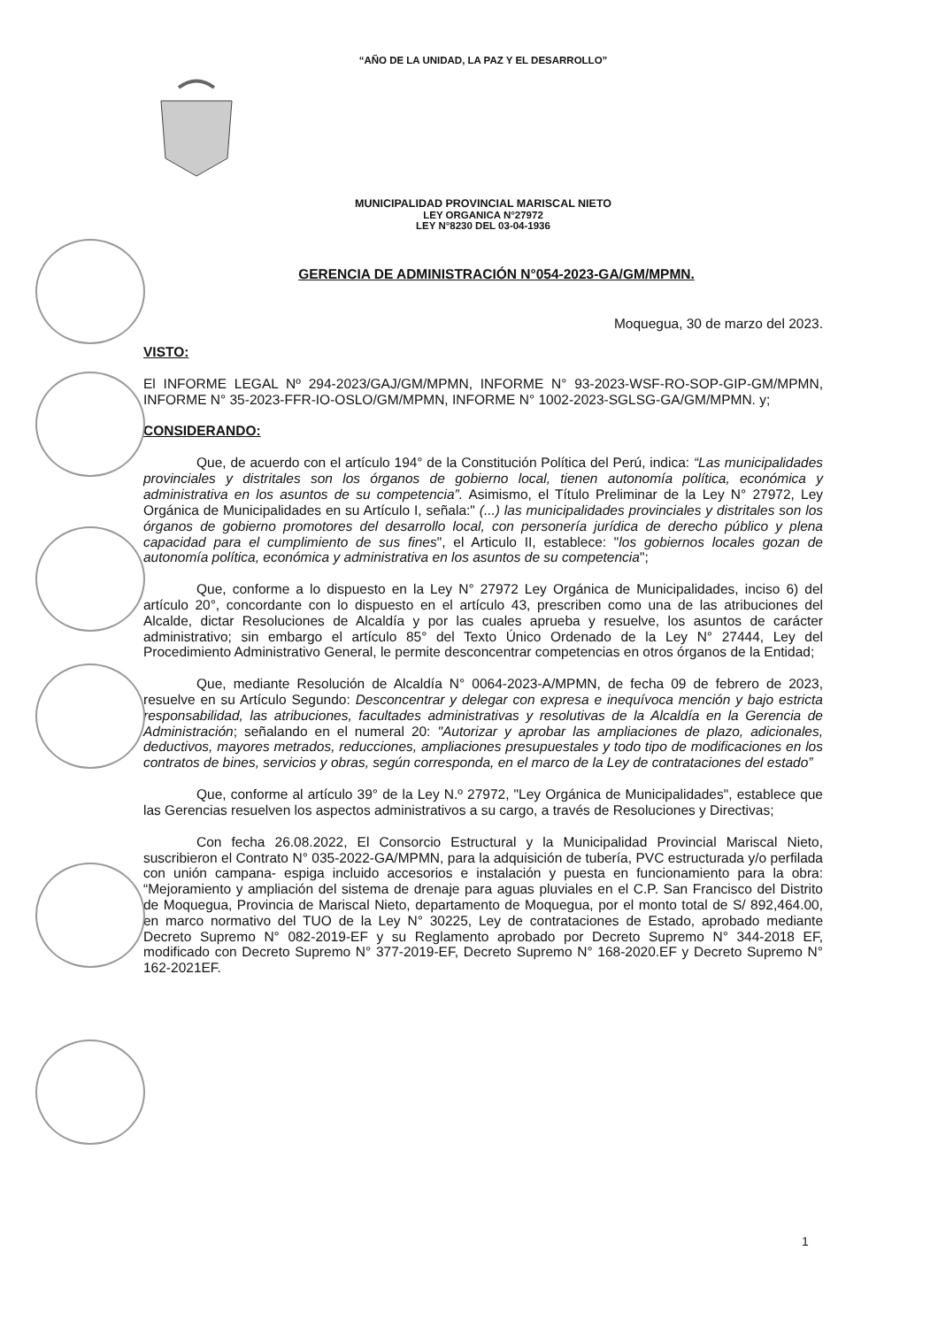“AÑO DE LA UNIDAD, LA PAZ Y EL DESARROLLO”
MUNICIPALIDAD PROVINCIAL MARISCAL NIETO
LEY ORGANICA N°27972
LEY N°8230 DEL 03-04-1936
GERENCIA DE ADMINISTRACIÓN N°054-2023-GA/GM/MPMN.
Moquegua, 30 de marzo del 2023.
VISTO:
El INFORME LEGAL Nº 294-2023/GAJ/GM/MPMN, INFORME N° 93-2023-WSF-RO-SOP-GIP-GM/MPMN, INFORME N° 35-2023-FFR-IO-OSLO/GM/MPMN, INFORME N° 1002-2023-SGLSG-GA/GM/MPMN. y;
CONSIDERANDO:
Que, de acuerdo con el artículo 194° de la Constitución Política del Perú, indica: “Las municipalidades provinciales y distritales son los órganos de gobierno local, tienen autonomía política, económica y administrativa en los asuntos de su competencia”. Asimismo, el Título Preliminar de la Ley N° 27972, Ley Orgánica de Municipalidades en su Artículo I, señala:" (...) las municipalidades provinciales y distritales son los órganos de gobierno promotores del desarrollo local, con personería jurídica de derecho público y plena capacidad para el cumplimiento de sus fines", el Articulo II, establece: "los gobiernos locales gozan de autonomía política, económica y administrativa en los asuntos de su competencia";
Que, conforme a lo dispuesto en la Ley N° 27972 Ley Orgánica de Municipalidades, inciso 6) del artículo 20°, concordante con lo dispuesto en el artículo 43, prescriben como una de las atribuciones del Alcalde, dictar Resoluciones de Alcaldía y por las cuales aprueba y resuelve, los asuntos de carácter administrativo; sin embargo el artículo 85° del Texto Único Ordenado de la Ley N° 27444, Ley del Procedimiento Administrativo General, le permite desconcentrar competencias en otros órganos de la Entidad;
Que, mediante Resolución de Alcaldía N° 0064-2023-A/MPMN, de fecha 09 de febrero de 2023, resuelve en su Artículo Segundo: Desconcentrar y delegar con expresa e inequívoca mención y bajo estricta responsabilidad, las atribuciones, facultades administrativas y resolutivas de la Alcaldía en la Gerencia de Administración; señalando en el numeral 20: "Autorizar y aprobar las ampliaciones de plazo, adicionales, deductivos, mayores metrados, reducciones, ampliaciones presupuestales y todo tipo de modificaciones en los contratos de bines, servicios y obras, según corresponda, en el marco de la Ley de contrataciones del estado”
Que, conforme al artículo 39° de la Ley N.º 27972, "Ley Orgánica de Municipalidades", establece que las Gerencias resuelven los aspectos administrativos a su cargo, a través de Resoluciones y Directivas;
Con fecha 26.08.2022, El Consorcio Estructural y la Municipalidad Provincial Mariscal Nieto, suscribieron el Contrato N° 035-2022-GA/MPMN, para la adquisición de tubería, PVC estructurada y/o perfilada con unión campana- espiga incluido accesorios e instalación y puesta en funcionamiento para la obra: “Mejoramiento y ampliación del sistema de drenaje para aguas pluviales en el C.P. San Francisco del Distrito de Moquegua, Provincia de Mariscal Nieto, departamento de Moquegua, por el monto total de S/ 892,464.00, en marco normativo del TUO de la Ley N° 30225, Ley de contrataciones de Estado, aprobado mediante Decreto Supremo N° 082-2019-EF y su Reglamento aprobado por Decreto Supremo N° 344-2018 EF, modificado con Decreto Supremo N° 377-2019-EF, Decreto Supremo N° 168-2020.EF y Decreto Supremo N° 162-2021EF.
1